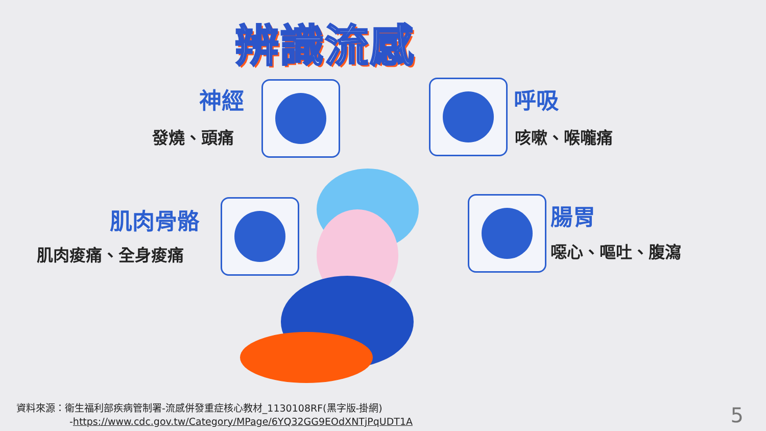辨識流感
神經
發燒、頭痛
呼吸
咳嗽、喉嚨痛
肌肉骨骼
肌肉痠痛、全身痠痛
腸胃
噁心、嘔吐、腹瀉
資料來源：衛生福利部疾病管制署-流感併發重症核心教材_1130108RF(黑字版-掛網)
-https://www.cdc.gov.tw/Category/MPage/6YQ32GG9EOdXNTjPqUDT1A
5